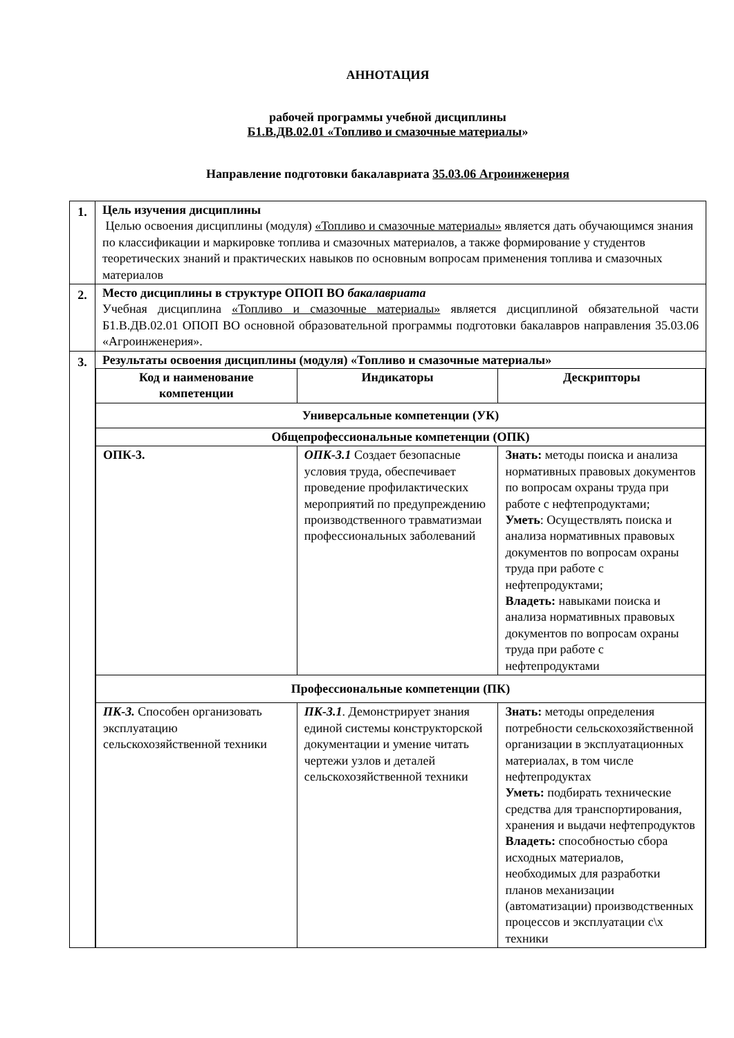АННОТАЦИЯ
рабочей программы учебной дисциплины
Б1.В.ДВ.02.01 «Топливо и смазочные материалы»
Направление подготовки бакалавриата 35.03.06 Агроинженерия
| 1. | Цель изучения дисциплины Целью освоения дисциплины (модуля) «Топливо и смазочные материалы» является дать обучающимся знания по классификации и маркировке топлива и смазочных материалов, а также формирование у студентов теоретических знаний и практических навыков по основным вопросам применения топлива и смазочных материалов |
| 2. | Место дисциплины в структуре ОПОП ВО бакалавриата Учебная дисциплина «Топливо и смазочные материалы» является дисциплиной обязательной части Б1.В.ДВ.02.01 ОПОП ВО основной образовательной программы подготовки бакалавров направления 35.03.06 «Агроинженерия». |
| 3. | Результаты освоения дисциплины (модуля) «Топливо и смазочные материалы» / Код и наименование компетенции / Индикаторы / Дескрипторы / / --- / --- / --- / / Универсальные компетенции (УК) / / / / Общепрофессиональные компетенции (ОПК) / / / / ОПК-3. / ОПК-3.1 Создает безопасные условия труда, обеспечивает проведение профилактических мероприятий по предупреждению производственного травматизмаи профессиональных заболеваний / Знать: методы поиска и анализа нормативных правовых документов по вопросам охраны труда при работе с нефтепродуктами; Уметь : Осуществлять поиска и анализа нормативных правовых документов по вопросам охраны труда при работе с нефтепродуктами; Владеть: навыками поиска и анализа нормативных правовых документов по вопросам охраны труда при работе с нефтепродуктами / / Профессиональные компетенции (ПК) / / / / ПК-3. Способен организовать эксплуатацию сельскохозяйственной техники / ПК-3.1 . Демонстрирует знания единой системы конструкторской документации и умение читать чертежи узлов и деталей сельскохозяйственной техники / Знать: методы определения потребности сельскохозяйственной организации в эксплуатационных материалах, в том числе нефтепродуктах Уметь: подбирать технические средства для транспортирования, хранения и выдачи нефтепродуктов Владеть: способностью сбора исходных материалов, необходимых для разработки планов механизации (автоматизации) производственных процессов и эксплуатации с\х техники / |